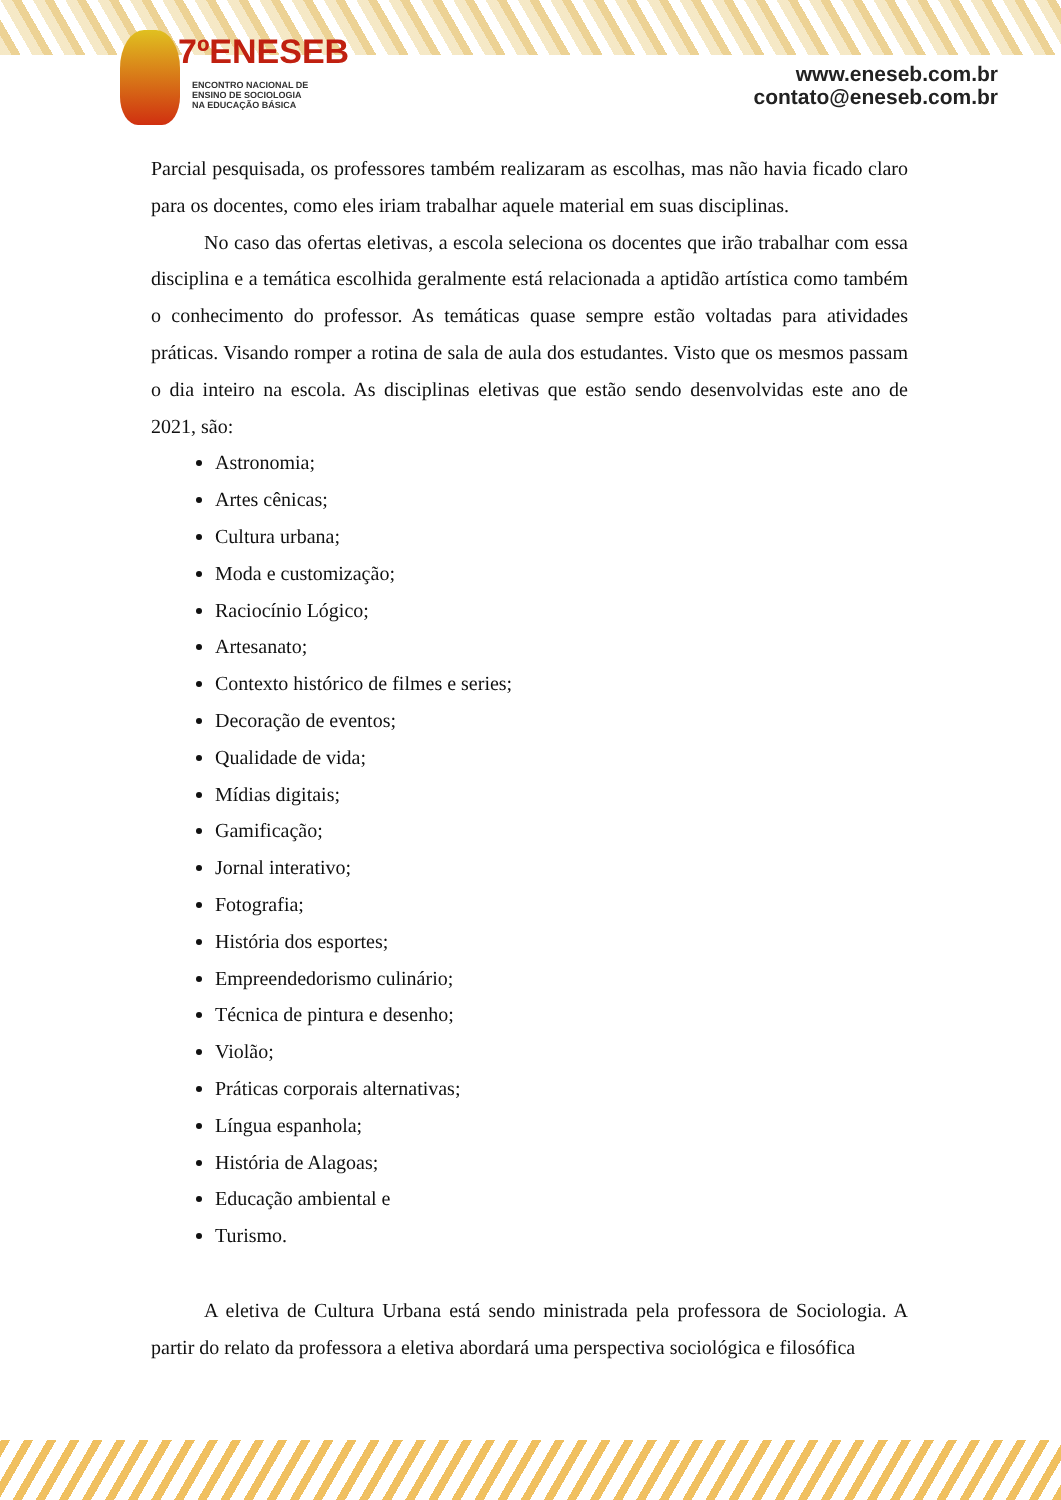7ºENESEB
ENCONTRO NACIONAL DE
ENSINO DE SOCIOLOGIA
NA EDUCAÇÃO BÁSICA
www.eneseb.com.br
contato@eneseb.com.br
Parcial pesquisada, os professores também realizaram as escolhas, mas não havia ficado claro para os docentes, como eles iriam trabalhar aquele material em suas disciplinas.
No caso das ofertas eletivas, a escola seleciona os docentes que irão trabalhar com essa disciplina e a temática escolhida geralmente está relacionada a aptidão artística como também o conhecimento do professor. As temáticas quase sempre estão voltadas para atividades práticas. Visando romper a rotina de sala de aula dos estudantes. Visto que os mesmos passam o dia inteiro na escola. As disciplinas eletivas que estão sendo desenvolvidas este ano de 2021, são:
Astronomia;
Artes cênicas;
Cultura urbana;
Moda e customização;
Raciocínio Lógico;
Artesanato;
Contexto histórico de filmes e series;
Decoração de eventos;
Qualidade de vida;
Mídias digitais;
Gamificação;
Jornal interativo;
Fotografia;
História dos esportes;
Empreendedorismo culinário;
Técnica de pintura e desenho;
Violão;
Práticas corporais alternativas;
Língua espanhola;
História de Alagoas;
Educação ambiental e
Turismo.
A eletiva de Cultura Urbana está sendo ministrada pela professora de Sociologia. A partir do relato da professora a eletiva abordará uma perspectiva sociológica e filosófica